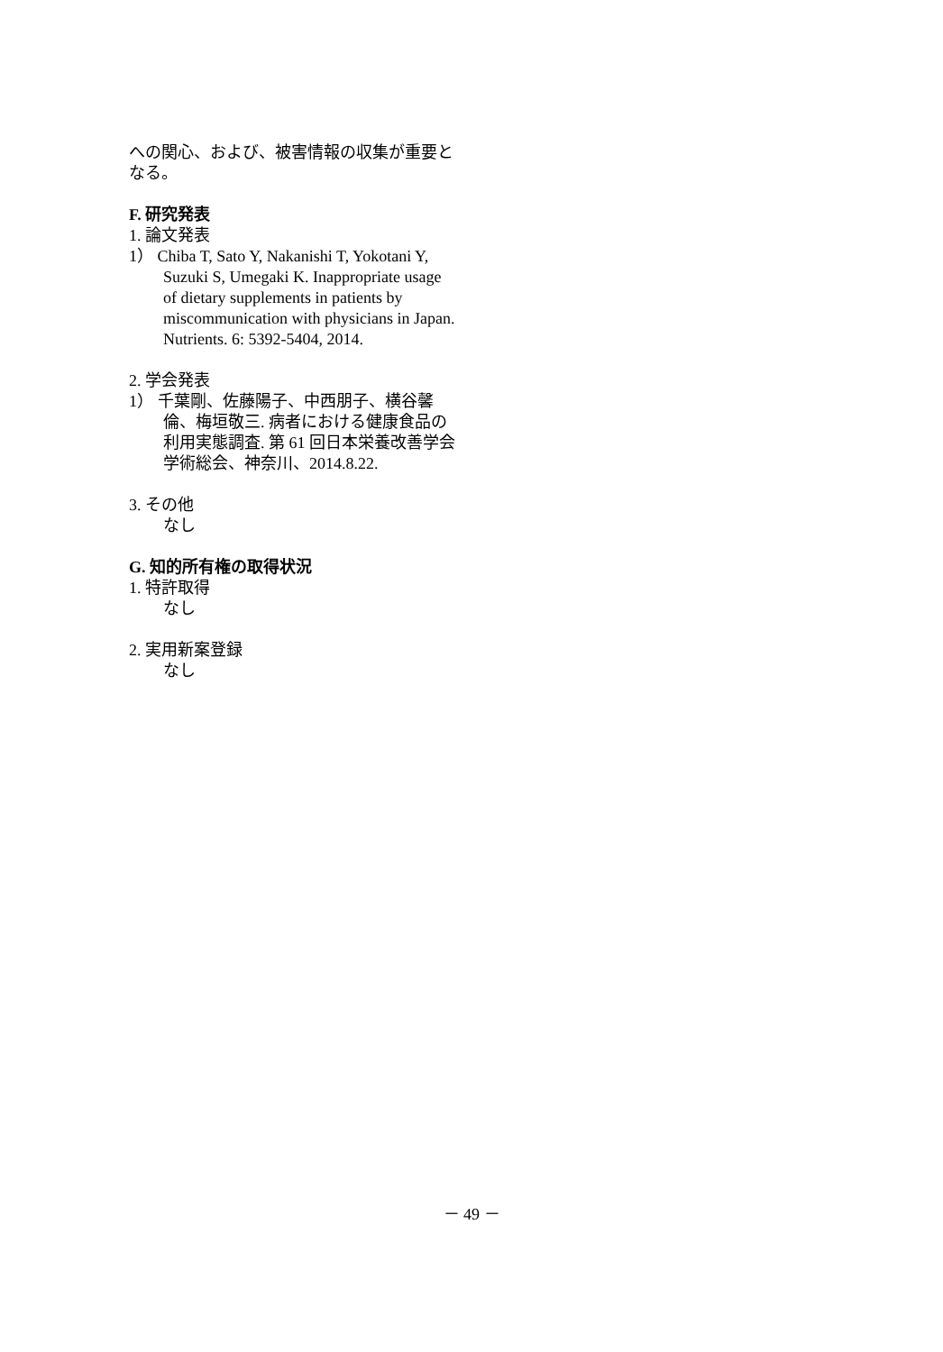への関心、および、被害情報の収集が重要となる。
F. 研究発表
1. 論文発表
1） Chiba T, Sato Y, Nakanishi T, Yokotani Y, Suzuki S, Umegaki K. Inappropriate usage of dietary supplements in patients by miscommunication with physicians in Japan. Nutrients. 6: 5392-5404, 2014.
2. 学会発表
1） 千葉剛、佐藤陽子、中西朋子、横谷馨倫、梅垣敬三. 病者における健康食品の利用実態調査. 第 61 回日本栄養改善学会学術総会、神奈川、2014.8.22.
3. その他
なし
G. 知的所有権の取得状況
1. 特許取得
なし
2. 実用新案登録
なし
－ 49 －